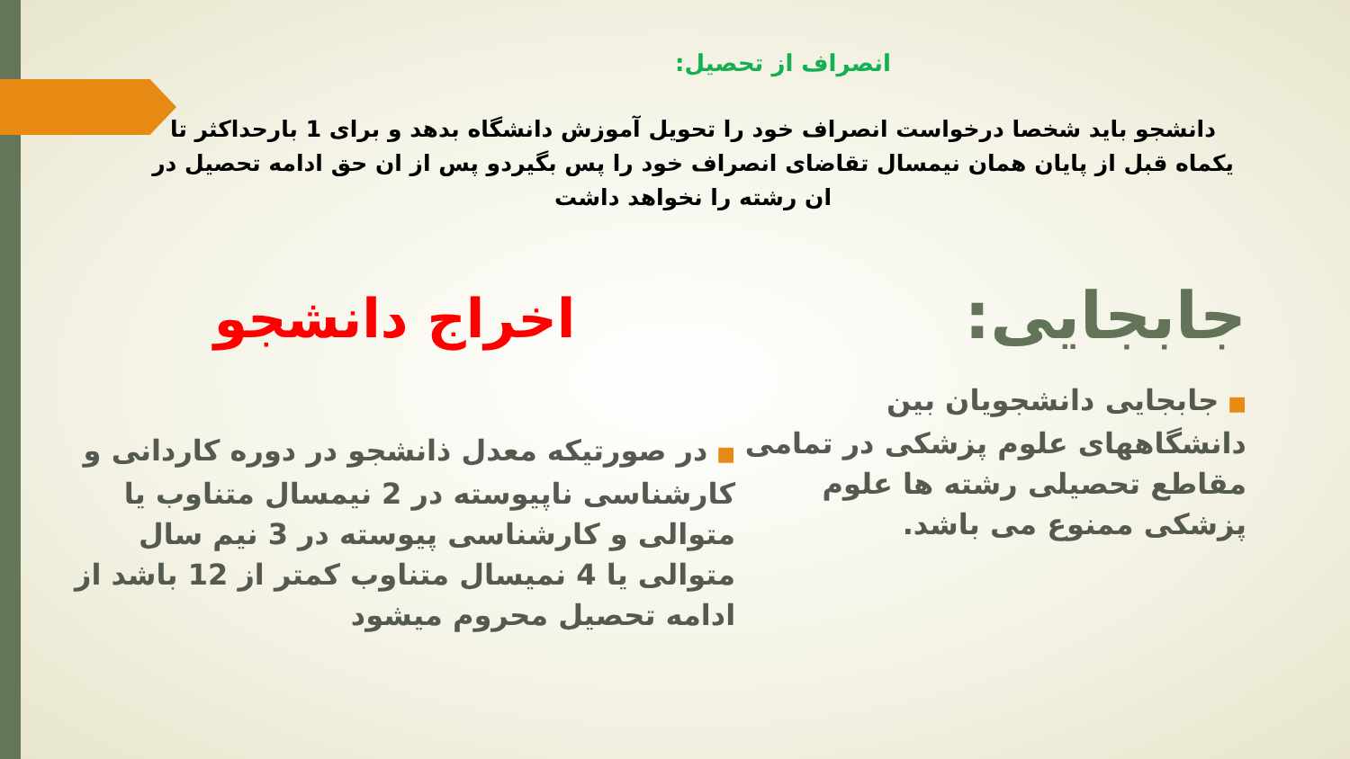انصراف از تحصیل:
دانشجو باید شخصا درخواست انصراف خود را تحویل آموزش دانشگاه بدهد و برای 1 بارحداکثر تا یکماه قبل از پایان همان نیمسال تقاضای انصراف خود را پس بگیردو پس از ان حق ادامه تحصیل در ان رشته را نخواهد داشت
جابجایی:
■جابجایی دانشجویان بین دانشگاههای علوم پزشکی در تمامی مقاطع تحصیلی رشته ها علوم پزشکی ممنوع می باشد.
اخراج دانشجو
■در صورتیکه معدل ذانشجو در دوره کاردانی و کارشناسی ناپیوسته در 2 نیمسال متناوب یا متوالی و کارشناسی پیوسته در 3 نیم سال متوالی یا 4 نمیسال متناوب کمتر از 12 باشد از ادامه تحصیل محروم میشود